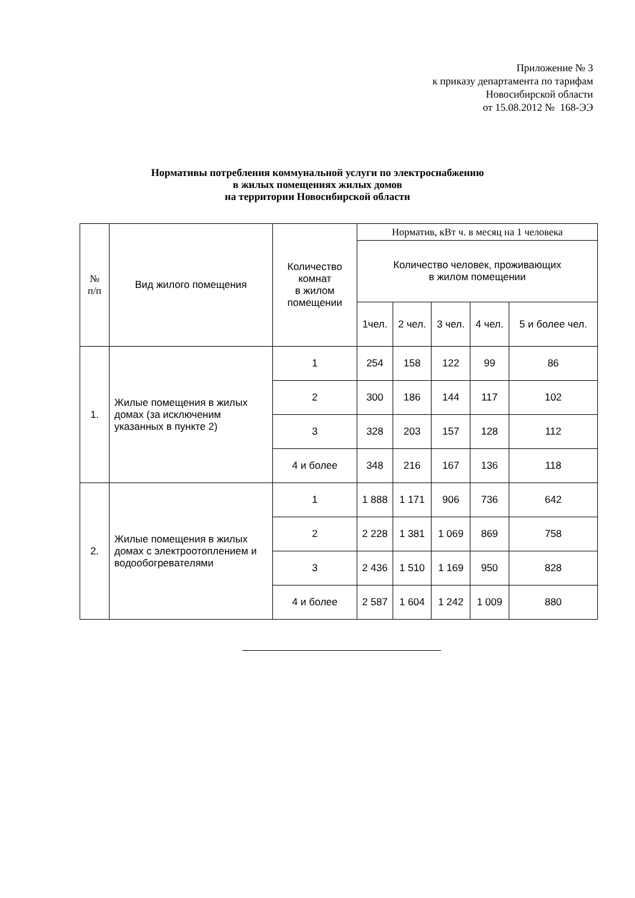Приложение № 3
к приказу департамента по тарифам
Новосибирской области
от 15.08.2012 № 168-ЭЭ
Нормативы потребления коммунальной услуги по электроснабжению
в жилых помещениях жилых домов
на территории Новосибирской области
| № п/п | Вид жилого помещения | Количество комнат в жилом помещении | Норматив, кВт ч. в месяц на 1 человека | | | | |
| --- | --- | --- | --- | --- | --- | --- | --- |
| | | | Количество человек, проживающих в жилом помещении | | | | |
| | | | 1чел. | 2 чел. | 3 чел. | 4 чел. | 5 и более чел. |
| 1. | Жилые помещения в жилых домах (за исключеним указанных в пункте 2) | 1 | 254 | 158 | 122 | 99 | 86 |
| | | 2 | 300 | 186 | 144 | 117 | 102 |
| | | 3 | 328 | 203 | 157 | 128 | 112 |
| | | 4 и более | 348 | 216 | 167 | 136 | 118 |
| 2. | Жилые помещения в жилых домах с электроотоплением и водообогревателями | 1 | 1 888 | 1 171 | 906 | 736 | 642 |
| | | 2 | 2 228 | 1 381 | 1 069 | 869 | 758 |
| | | 3 | 2 436 | 1 510 | 1 169 | 950 | 828 |
| | | 4 и более | 2 587 | 1 604 | 1 242 | 1 009 | 880 |